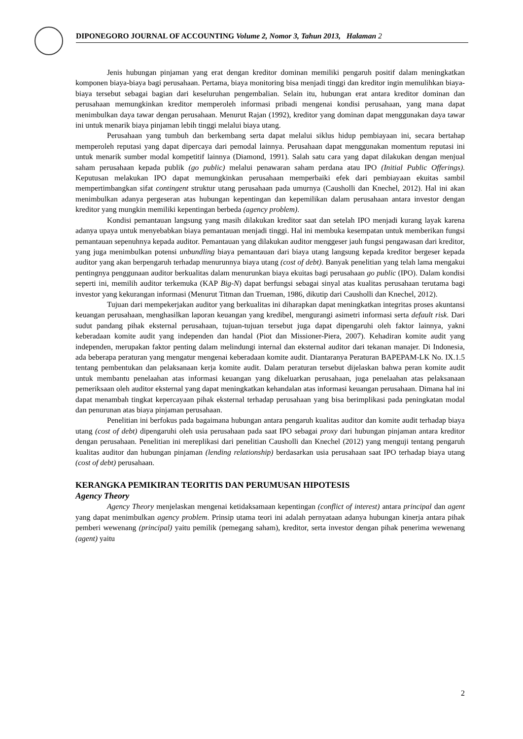DIPONEGORO JOURNAL OF ACCOUNTING Volume 2, Nomor 3, Tahun 2013, Halaman 2
Jenis hubungan pinjaman yang erat dengan kreditor dominan memiliki pengaruh positif dalam meningkatkan komponen biaya-biaya bagi perusahaan. Pertama, biaya monitoring bisa menjadi tinggi dan kreditor ingin memulihkan biaya-biaya tersebut sebagai bagian dari keseluruhan pengembalian. Selain itu, hubungan erat antara kreditor dominan dan perusahaan memungkinkan kreditor memperoleh informasi pribadi mengenai kondisi perusahaan, yang mana dapat menimbulkan daya tawar dengan perusahaan. Menurut Rajan (1992), kreditor yang dominan dapat menggunakan daya tawar ini untuk menarik biaya pinjaman lebih tinggi melalui biaya utang.
Perusahaan yang tumbuh dan berkembang serta dapat melalui siklus hidup pembiayaan ini, secara bertahap memperoleh reputasi yang dapat dipercaya dari pemodal lainnya. Perusahaan dapat menggunakan momentum reputasi ini untuk menarik sumber modal kompetitif lainnya (Diamond, 1991). Salah satu cara yang dapat dilakukan dengan menjual saham perusahaan kepada publik (go public) melalui penawaran saham perdana atau IPO (Initial Public Offerings). Keputusan melakukan IPO dapat memungkinkan perusahaan memperbaiki efek dari pembiayaan ekuitas sambil mempertimbangkan sifat contingent struktur utang perusahaan pada umurnya (Causholli dan Knechel, 2012). Hal ini akan menimbulkan adanya pergeseran atas hubungan kepentingan dan kepemilikan dalam perusahaan antara investor dengan kreditor yang mungkin memiliki kepentingan berbeda (agency problem).
Kondisi pemantauan langsung yang masih dilakukan kreditor saat dan setelah IPO menjadi kurang layak karena adanya upaya untuk menyebabkan biaya pemantauan menjadi tinggi. Hal ini membuka kesempatan untuk memberikan fungsi pemantauan sepenuhnya kepada auditor. Pemantauan yang dilakukan auditor menggeser jauh fungsi pengawasan dari kreditor, yang juga menimbulkan potensi unbundling biaya pemantauan dari biaya utang langsung kepada kreditor bergeser kepada auditor yang akan berpengaruh terhadap menurunnya biaya utang (cost of debt). Banyak penelitian yang telah lama mengakui pentingnya penggunaan auditor berkualitas dalam menurunkan biaya ekuitas bagi perusahaan go public (IPO). Dalam kondisi seperti ini, memilih auditor terkemuka (KAP Big-N) dapat berfungsi sebagai sinyal atas kualitas perusahaan terutama bagi investor yang kekurangan informasi (Menurut Titman dan Trueman, 1986, dikutip dari Causholli dan Knechel, 2012).
Tujuan dari mempekerjakan auditor yang berkualitas ini diharapkan dapat meningkatkan integritas proses akuntansi keuangan perusahaan, menghasilkan laporan keuangan yang kredibel, mengurangi asimetri informasi serta default risk. Dari sudut pandang pihak eksternal perusahaan, tujuan-tujuan tersebut juga dapat dipengaruhi oleh faktor lainnya, yakni keberadaan komite audit yang independen dan handal (Piot dan Missioner-Piera, 2007). Kehadiran komite audit yang independen, merupakan faktor penting dalam melindungi internal dan eksternal auditor dari tekanan manajer. Di Indonesia, ada beberapa peraturan yang mengatur mengenai keberadaan komite audit. Diantaranya Peraturan BAPEPAM-LK No. IX.1.5 tentang pembentukan dan pelaksanaan kerja komite audit. Dalam peraturan tersebut dijelaskan bahwa peran komite audit untuk membantu penelaahan atas informasi keuangan yang dikeluarkan perusahaan, juga penelaahan atas pelaksanaan pemeriksaan oleh auditor eksternal yang dapat meningkatkan kehandalan atas informasi keuangan perusahaan. Dimana hal ini dapat menambah tingkat kepercayaan pihak eksternal terhadap perusahaan yang bisa berimplikasi pada peningkatan modal dan penurunan atas biaya pinjaman perusahaan.
Penelitian ini berfokus pada bagaimana hubungan antara pengaruh kualitas auditor dan komite audit terhadap biaya utang (cost of debt) dipengaruhi oleh usia perusahaan pada saat IPO sebagai proxy dari hubungan pinjaman antara kreditor dengan perusahaan. Penelitian ini mereplikasi dari penelitian Causholli dan Knechel (2012) yang menguji tentang pengaruh kualitas auditor dan hubungan pinjaman (lending relationship) berdasarkan usia perusahaan saat IPO terhadap biaya utang (cost of debt) perusahaan.
KERANGKA PEMIKIRAN TEORITIS DAN PERUMUSAN HIPOTESIS
Agency Theory
Agency Theory menjelaskan mengenai ketidaksamaan kepentingan (conflict of interest) antara principal dan agent yang dapat menimbulkan agency problem. Prinsip utama teori ini adalah pernyataan adanya hubungan kinerja antara pihak pemberi wewenang (principal) yaitu pemilik (pemegang saham), kreditor, serta investor dengan pihak penerima wewenang (agent) yaitu
2